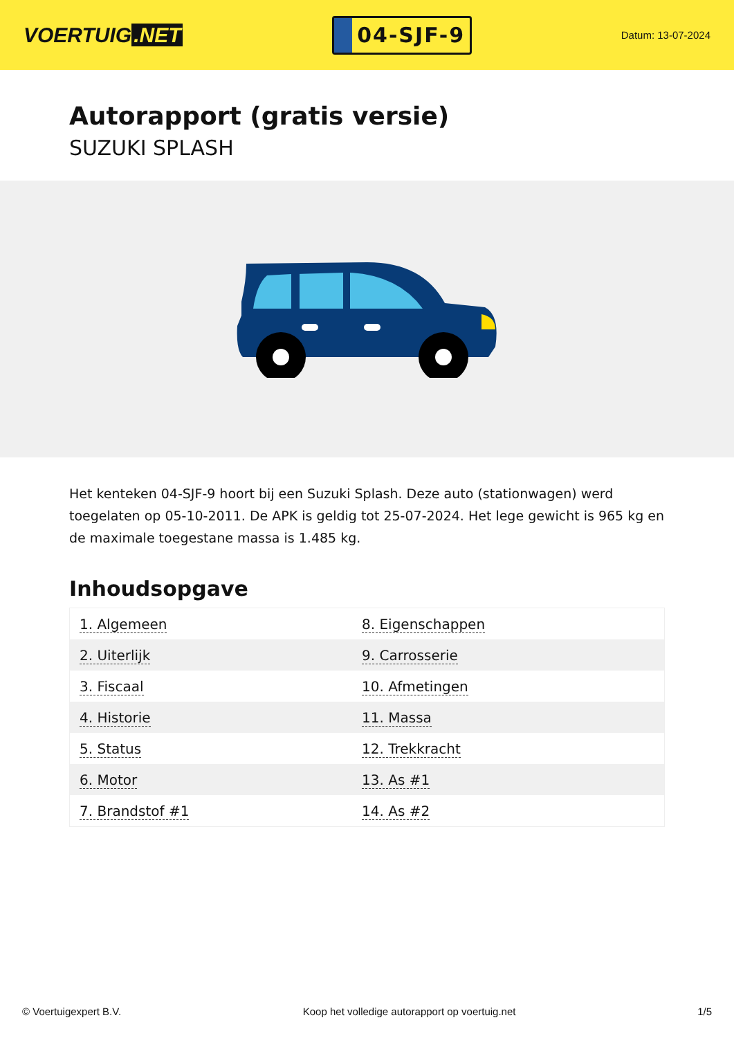VOERTUIG.NET
04-SJF-9
Datum: 13-07-2024
Autorapport (gratis versie)
SUZUKI SPLASH
Het kenteken 04-SJF-9 hoort bij een Suzuki Splash. Deze auto (stationwagen) werd toegelaten op 05-10-2011. De APK is geldig tot 25-07-2024. Het lege gewicht is 965 kg en de maximale toegestane massa is 1.485 kg.
Inhoudsopgave
| 1. Algemeen | 8. Eigenschappen |
| 2. Uiterlijk | 9. Carrosserie |
| 3. Fiscaal | 10. Afmetingen |
| 4. Historie | 11. Massa |
| 5. Status | 12. Trekkracht |
| 6. Motor | 13. As #1 |
| 7. Brandstof #1 | 14. As #2 |
© Voertuigexpert B.V. Koop het volledige autorapport op voertuig.net 1/5